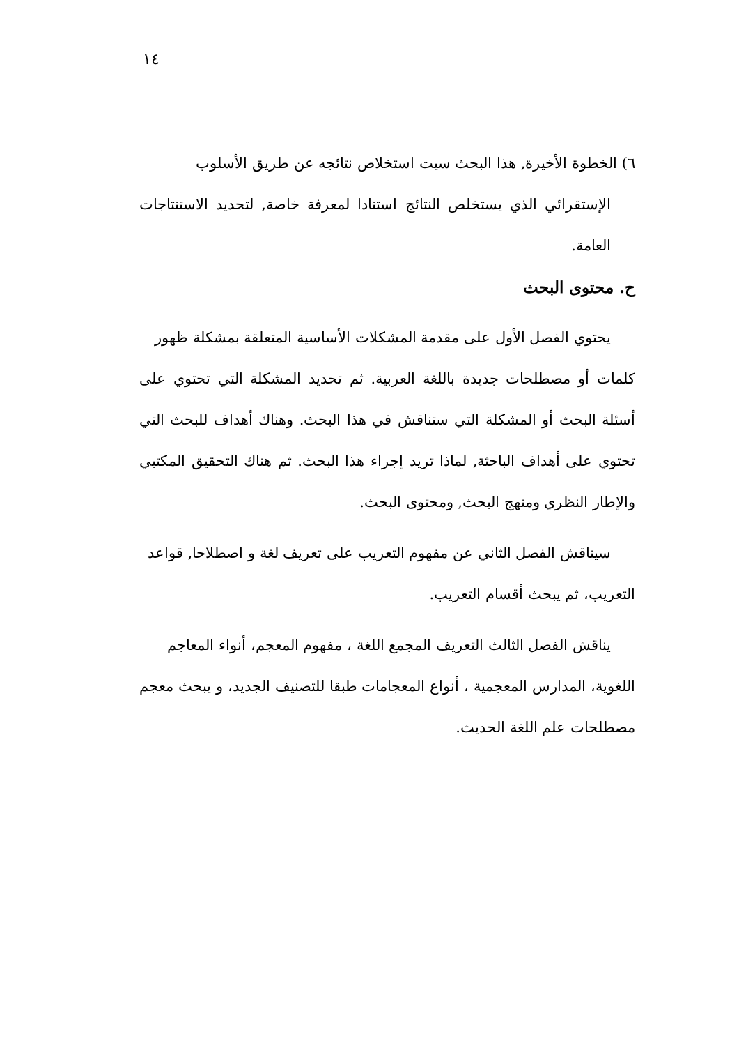١٤
٦) الخطوة الأخيرة, هذا البحث سيت استخلاص نتائجه عن طريق الأسلوب
الإستقرائي الذي يستخلص النتائج استنادا لمعرفة خاصة, لتحديد الاستنتاجات العامة.
ح. محتوى البحث
يحتوي الفصل الأول على مقدمة المشكلات الأساسية المتعلقة بمشكلة ظهور
كلمات أو مصطلحات جديدة باللغة العربية. ثم تحديد المشكلة التي تحتوي على أسئلة البحث أو المشكلة التي ستناقش في هذا البحث. وهناك أهداف للبحث التي تحتوي على أهداف الباحثة, لماذا تريد إجراء هذا البحث. ثم هناك التحقيق المكتبي والإطار النظري ومنهج البحث, ومحتوى البحث.
سيناقش الفصل الثاني عن مفهوم التعريب على تعريف لغة و اصطلاحا, قواعد
التعريب، ثم يبحث أقسام التعريب.
يناقش الفصل الثالث التعريف المجمع اللغة ، مفهوم المعجم، أنواء المعاجم
اللغوية، المدارس المعجمية ، أنواع المعجامات طبقا للتصنيف الجديد، و يبحث معجم مصطلحات علم اللغة الحديث.